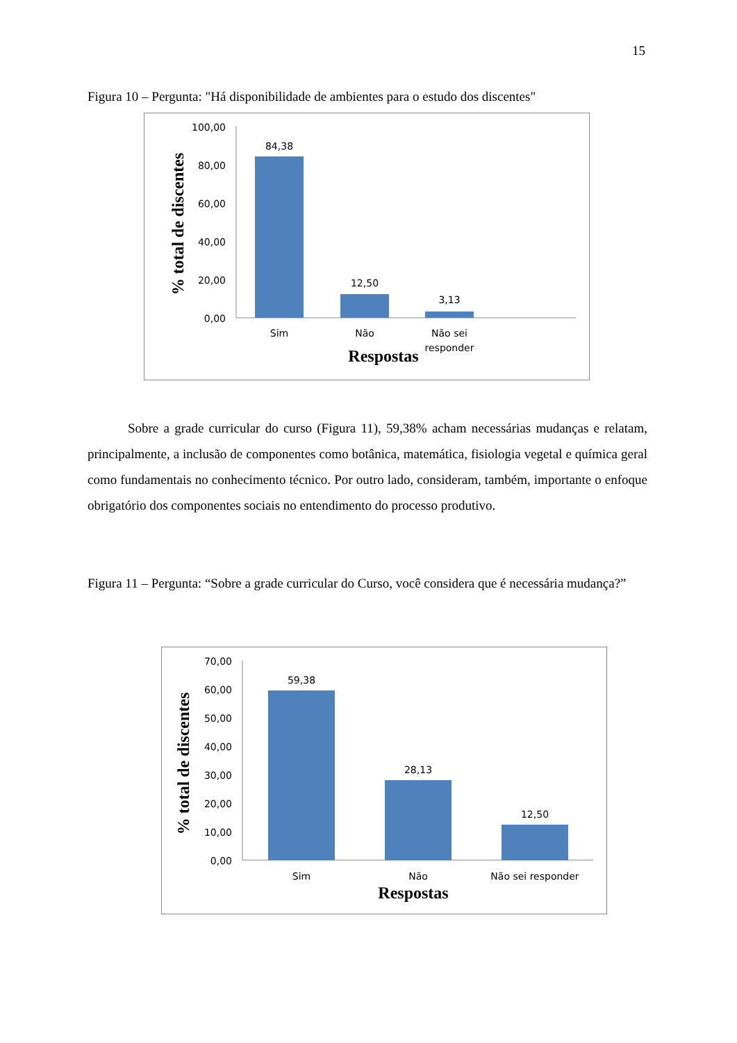15
Figura 10 – Pergunta: "Há disponibilidade de ambientes para o estudo dos discentes"
100,00
80,00
60,00
40,00
20,00
0,00
84,38
12,50
3,13
Sim
Não
Não sei
responder
Respostas
% total de discentes
Sobre a grade curricular do curso (Figura 11), 59,38% acham necessárias mudanças e relatam, principalmente, a inclusão de componentes como botânica, matemática, fisiologia vegetal e química geral como fundamentais no conhecimento técnico. Por outro lado, consideram, também, importante o enfoque obrigatório dos componentes sociais no entendimento do processo produtivo.
Figura 11 – Pergunta: “Sobre a grade curricular do Curso, você considera que é necessária mudança?”
70,00
60,00
50,00
40,00
30,00
20,00
10,00
0,00
59,38
28,13
12,50
Sim
Não
Não sei responder
Respostas
% total de discentes